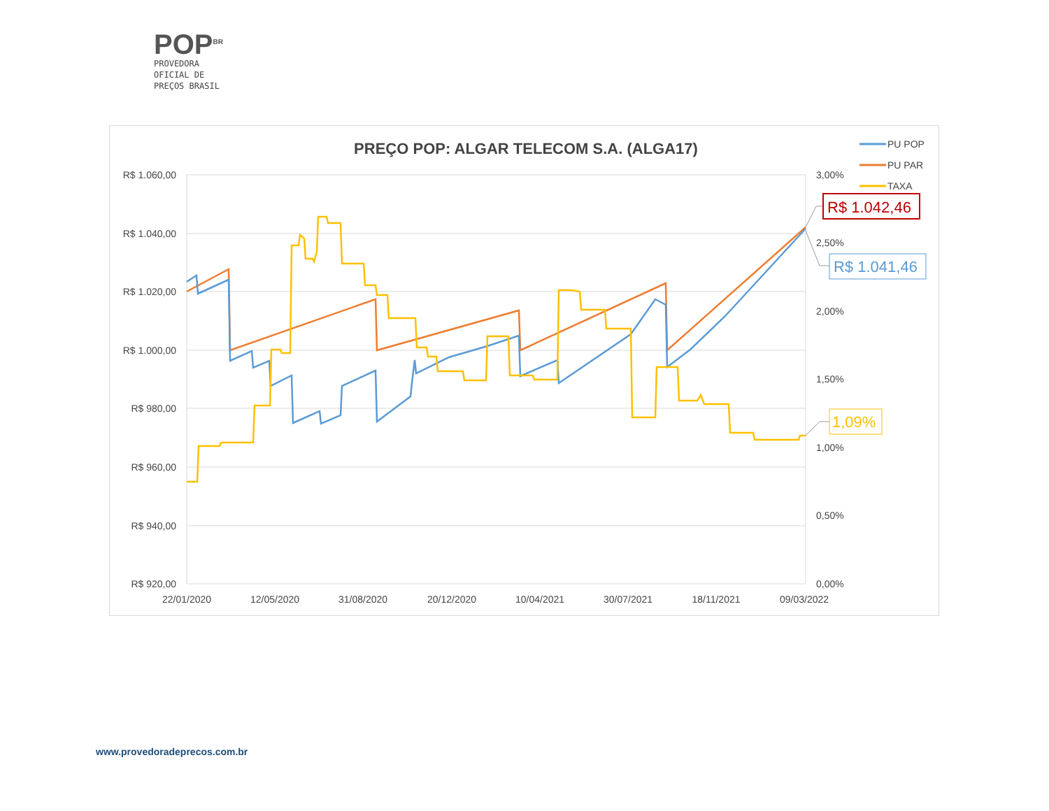POP<sup>BR</sup>
PROVEDORA
OFICIAL DE
PREÇOS BRASIL
PREÇO POP: ALGAR TELECOM S.A. (ALGA17)
R$ 1.060,00
R$ 1.040,00
R$ 1.020,00
R$ 1.000,00
R$ 980,00
R$ 960,00
R$ 940,00
R$ 920,00
3,00%
2,50%
2,00%
1,50%
1,00%
0,50%
0,00%
22/01/2020
12/05/2020
31/08/2020
20/12/2020
10/04/2021
30/07/2021
18/11/2021
09/03/2022
R$ 1.042,46
R$ 1.041,46
1,09%
PU POP
PU PAR
TAXA
www.provedoradeprecos.com.br